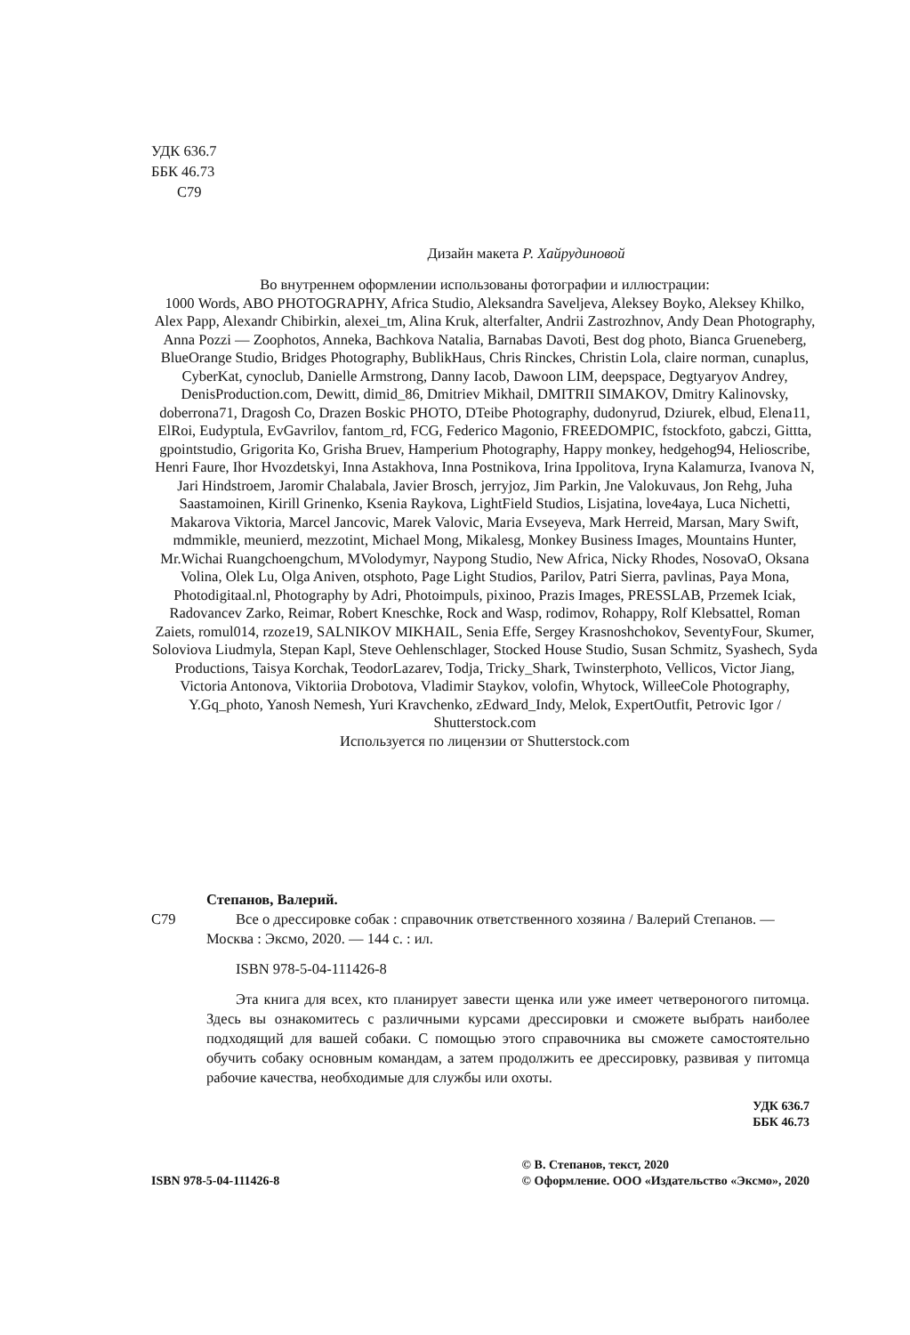УДК 636.7
ББК 46.73
С79
Дизайн макета Р. Хайрудиновой
Во внутреннем оформлении использованы фотографии и иллюстрации:
1000 Words, ABO PHOTOGRAPHY, Africa Studio, Aleksandra Saveljeva, Aleksey Boyko, Aleksey Khilko, Alex Papp, Alexandr Chibirkin, alexei_tm, Alina Kruk, alterfalter, Andrii Zastrozhnov, Andy Dean Photography, Anna Pozzi — Zoophotos, Anneka, Bachkova Natalia, Barnabas Davoti, Best dog photo, Bianca Grueneberg, BlueOrange Studio, Bridges Photography, BublikHaus, Chris Rinckes, Christin Lola, claire norman, cunaplus, CyberKat, cynoclub, Danielle Armstrong, Danny Iacob, Dawoon LIM, deepspace, Degtyaryov Andrey, DenisProduction.com, Dewitt, dimid_86, Dmitriev Mikhail, DMITRII SIMAKOV, Dmitry Kalinovsky, doberrona71, Dragosh Co, Drazen Boskic PHOTO, DTeibe Photography, dudonyrud, Dziurek, elbud, Elena11, ElRoi, Eudyptula, EvGavrilov, fantom_rd, FCG, Federico Magonio, FREEDOMPIC, fstockfoto, gabczi, Gittta, gpointstudio, Grigorita Ko, Grisha Bruev, Hamperium Photography, Happy monkey, hedgehog94, Helioscribe, Henri Faure, Ihor Hvozdetskyi, Inna Astakhova, Inna Postnikova, Irina Ippolitova, Iryna Kalamurza, Ivanova N, Jari Hindstroem, Jaromir Chalabala, Javier Brosch, jerryjoz, Jim Parkin, Jne Valokuvaus, Jon Rehg, Juha Saastamoinen, Kirill Grinenko, Ksenia Raykova, LightField Studios, Lisjatina, love4aya, Luca Nichetti, Makarova Viktoria, Marcel Jancovic, Marek Valovic, Maria Evseyeva, Mark Herreid, Marsan, Mary Swift, mdmmikle, meunierd, mezzotint, Michael Mong, Mikalesg, Monkey Business Images, Mountains Hunter, Mr.Wichai Ruangchoengchum, MVolodymyr, Naypong Studio, New Africa, Nicky Rhodes, NosovaO, Oksana Volina, Olek Lu, Olga Aniven, otsphoto, Page Light Studios, Parilov, Patri Sierra, pavlinas, Paya Mona, Photodigitaal.nl, Photography by Adri, Photoimpuls, pixinoo, Prazis Images, PRESSLAB, Przemek Iciak, Radovancev Zarko, Reimar, Robert Kneschke, Rock and Wasp, rodimov, Rohappy, Rolf Klebsattel, Roman Zaiets, romul014, rzoze19, SALNIKOV MIKHAIL, Senia Effe, Sergey Krasnoshchokov, SeventyFour, Skumer, Soloviova Liudmyla, Stepan Kapl, Steve Oehlenschlager, Stocked House Studio, Susan Schmitz, Syashech, Syda Productions, Taisya Korchak, TeodorLazarev, Todja, Tricky_Shark, Twinsterphoto, Vellicos, Victor Jiang, Victoria Antonova, Viktoriia Drobotova, Vladimir Staykov, volofin, Whytock, WilleeCole Photography, Y.Gq_photo, Yanosh Nemesh, Yuri Kravchenko, zEdward_Indy, Melok, ExpertOutfit, Petrovic Igor / Shutterstock.com
Используется по лицензии от Shutterstock.com
Степанов, Валерий.
С79 Все о дрессировке собак : справочник ответственного хозяина / Валерий Степанов. — Москва : Эксмо, 2020. — 144 с. : ил.
ISBN 978-5-04-111426-8
Эта книга для всех, кто планирует завести щенка или уже имеет четвероногого питомца. Здесь вы ознакомитесь с различными курсами дрессировки и сможете выбрать наиболее подходящий для вашей собаки. С помощью этого справочника вы сможете самостоятельно обучить собаку основным командам, а затем продолжить ее дрессировку, развивая у питомца рабочие качества, необходимые для службы или охоты.
УДК 636.7
ББК 46.73
ISBN 978-5-04-111426-8
© В. Степанов, текст, 2020
© Оформление. ООО «Издательство «Эксмо», 2020